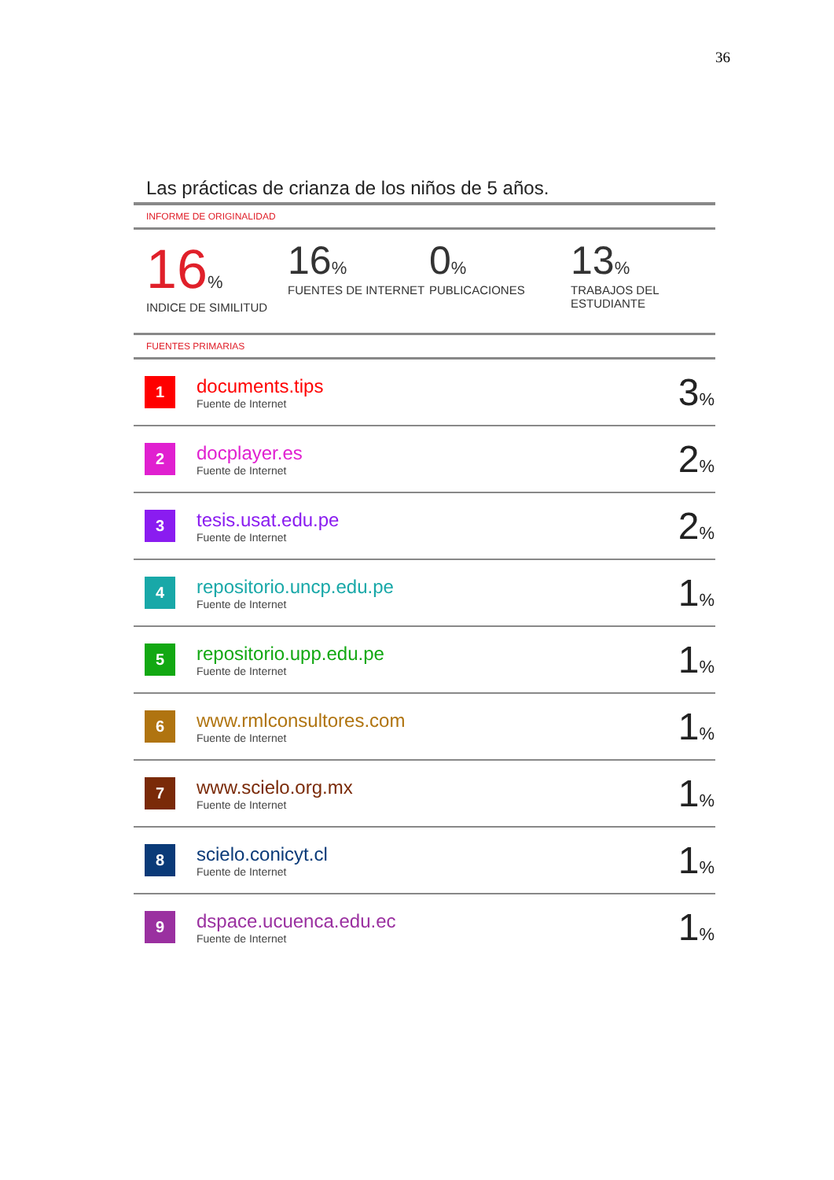36
Las prácticas de crianza de los niños de 5 años.
INFORME DE ORIGINALIDAD
16%
INDICE DE SIMILITUD
16%
FUENTES DE INTERNET
0%
PUBLICACIONES
13%
TRABAJOS DEL ESTUDIANTE
FUENTES PRIMARIAS
| 1 | documents.tips Fuente de Internet | 3 % |
| 2 | docplayer.es Fuente de Internet | 2 % |
| 3 | tesis.usat.edu.pe Fuente de Internet | 2 % |
| 4 | repositorio.uncp.edu.pe Fuente de Internet | 1 % |
| 5 | repositorio.upp.edu.pe Fuente de Internet | 1 % |
| 6 | www.rmlconsultores.com Fuente de Internet | 1 % |
| 7 | www.scielo.org.mx Fuente de Internet | 1 % |
| 8 | scielo.conicyt.cl Fuente de Internet | 1 % |
| 9 | dspace.ucuenca.edu.ec Fuente de Internet | 1 % |